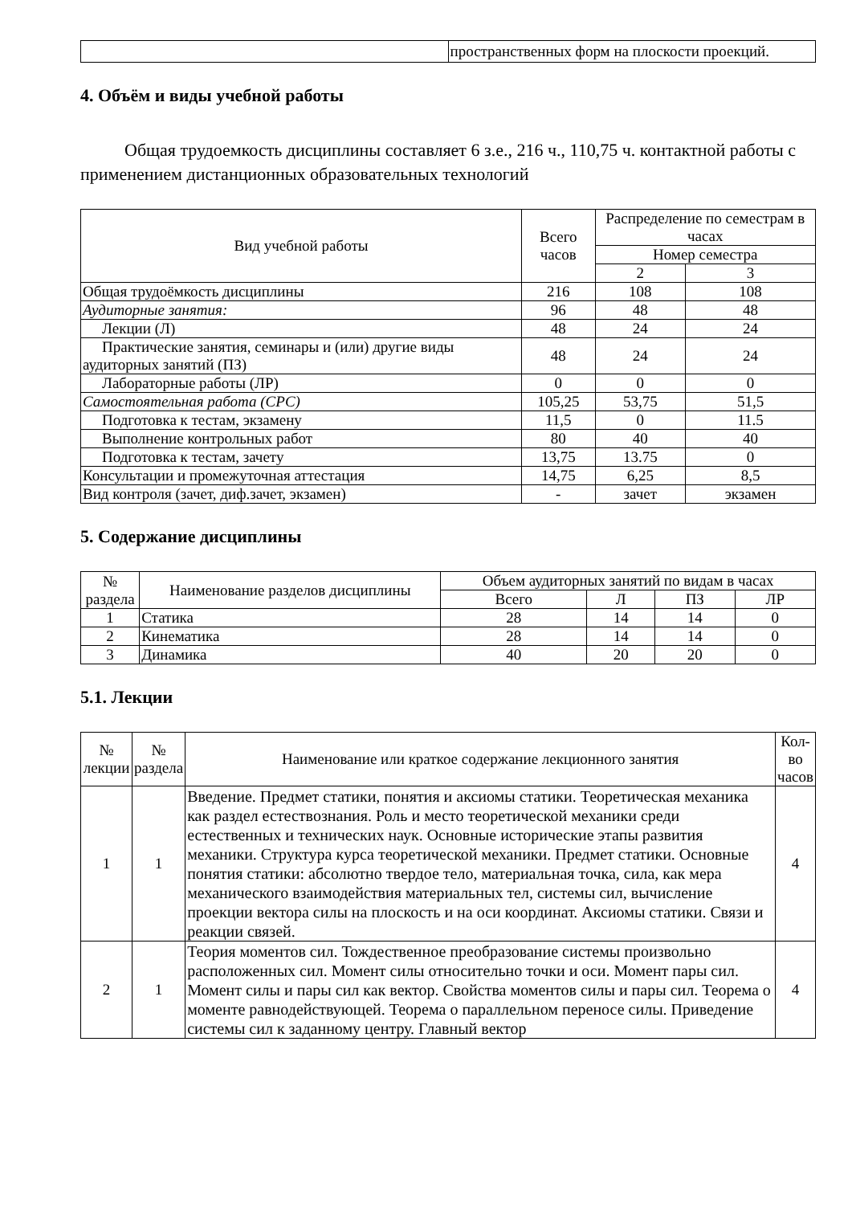| | пространственных форм на плоскости проекций. |
4. Объём и виды учебной работы
Общая трудоемкость дисциплины составляет 6 з.е., 216 ч., 110,75 ч. контактной работы с применением дистанционных образовательных технологий
| Вид учебной работы | Всего часов | Распределение по семестрам в часах | |
| --- | --- | --- | --- |
| | | Номер семестра | |
| | | 2 | 3 |
| Общая трудоёмкость дисциплины | 216 | 108 | 108 |
| Аудиторные занятия: | 96 | 48 | 48 |
| Лекции (Л) | 48 | 24 | 24 |
| Практические занятия, семинары и (или) другие виды аудиторных занятий (ПЗ) | 48 | 24 | 24 |
| Лабораторные работы (ЛР) | 0 | 0 | 0 |
| Самостоятельная работа (СРС) | 105,25 | 53,75 | 51,5 |
| Подготовка к тестам, экзамену | 11,5 | 0 | 11.5 |
| Выполнение контрольных работ | 80 | 40 | 40 |
| Подготовка к тестам, зачету | 13,75 | 13.75 | 0 |
| Консультации и промежуточная аттестация | 14,75 | 6,25 | 8,5 |
| Вид контроля (зачет, диф.зачет, экзамен) | - | зачет | экзамен |
5. Содержание дисциплины
| № раздела | Наименование разделов дисциплины | Объем аудиторных занятий по видам в часах | | | |
| --- | --- | --- | --- | --- | --- |
| | | Всего | Л | ПЗ | ЛР |
| 1 | Статика | 28 | 14 | 14 | 0 |
| 2 | Кинематика | 28 | 14 | 14 | 0 |
| 3 | Динамика | 40 | 20 | 20 | 0 |
5.1. Лекции
| № лекции | № раздела | Наименование или краткое содержание лекционного занятия | Кол-во часов |
| --- | --- | --- | --- |
| 1 | 1 | Введение. Предмет статики, понятия и аксиомы статики. Теоретическая механика как раздел естествознания. Роль и место теоретической механики среди естественных и технических наук. Основные исторические этапы развития механики. Структура курса теоретической механики. Предмет статики. Основные понятия статики: абсолютно твердое тело, материальная точка, сила, как мера механического взаимодействия материальных тел, системы сил, вычисление проекции вектора силы на плоскость и на оси координат. Аксиомы статики. Связи и реакции связей. | 4 |
| 2 | 1 | Теория моментов сил. Тождественное преобразование системы произвольно расположенных сил. Момент силы относительно точки и оси. Момент пары сил. Момент силы и пары сил как вектор. Свойства моментов силы и пары сил. Теорема о моменте равнодействующей. Теорема о параллельном переносе силы. Приведение системы сил к заданному центру. Главный вектор | 4 |